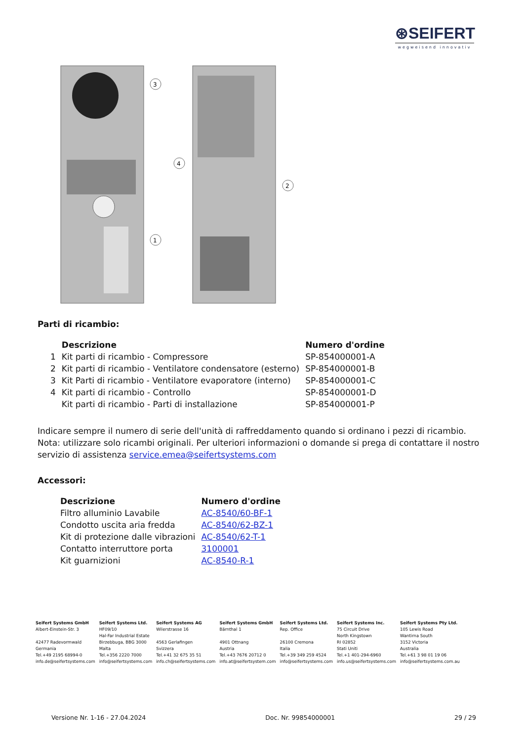⊛SEIFERT
wegweisend innovativ
3
4
2
1
Parti di ricambio:
| | Descrizione | Numero d'ordine |
| --- | --- | --- |
| 1 | Kit parti di ricambio - Compressore | SP-854000001-A |
| 2 | Kit parti di ricambio - Ventilatore condensatore (esterno) | SP-854000001-B |
| 3 | Kit Parti di ricambio - Ventilatore evaporatore (interno) | SP-854000001-C |
| 4 | Kit parti di ricambio - Controllo | SP-854000001-D |
| | Kit parti di ricambio - Parti di installazione | SP-854000001-P |
Indicare sempre il numero di serie dell'unità di raffreddamento quando si ordinano i pezzi di ricambio. Nota: utilizzare solo ricambi originali. Per ulteriori informazioni o domande si prega di contattare il nostro servizio di assistenza service.emea@seifertsystems.com
Accessori:
| Descrizione | Numero d'ordine |
| --- | --- |
| Filtro alluminio Lavabile | AC-8540/60-BF-1 |
| Condotto uscita aria fredda | AC-8540/62-BZ-1 |
| Kit di protezione dalle vibrazioni | AC-8540/62-T-1 |
| Contatto interruttore porta | 3100001 |
| Kit guarnizioni | AC-8540-R-1 |
Seifert Systems GmbH
Albert-Einstein-Str. 3
42477 Radevormwald
Germania
Tel.+49 2195 68994-0
info.de@seifertsystems.com
Seifert Systems Ltd.
HF09/10
Hal-Far Industrial Estate
Birzebbuga, BBG 3000
Malta
Tel.+356 2220 7000
info@seifertsystems.com
Seifert Systems AG
Wilerstrasse 16
4563 Gerlafingen
Svizzera
Tel.+41 32 675 35 51
info.ch@seifertsystems.com
Seifert Systems GmbH
Bärnthal 1
4901 Ottnang
Austria
Tel.+43 7676 20712 0
info.at@seifertsystem.com
Seifert Systems Ltd.
Rep. Office
26100 Cremona
Italia
Tel.+39 349 259 4524
info@seifertsystems.com
Seifert Systems Inc.
75 Circuit Drive
North Kingstown
RI 02852
Stati Uniti
Tel.+1 401-294-6960
info.us@seifertsystems.com
Seifert Systems Pty Ltd.
105 Lewis Road
Wantirna South
3152 Victoria
Australia
Tel.+61 3 98 01 19 06
info@seifertsystems.com.au
Versione Nr. 1-16 - 27.04.2024 Doc. Nr. 99854000001 29 / 29